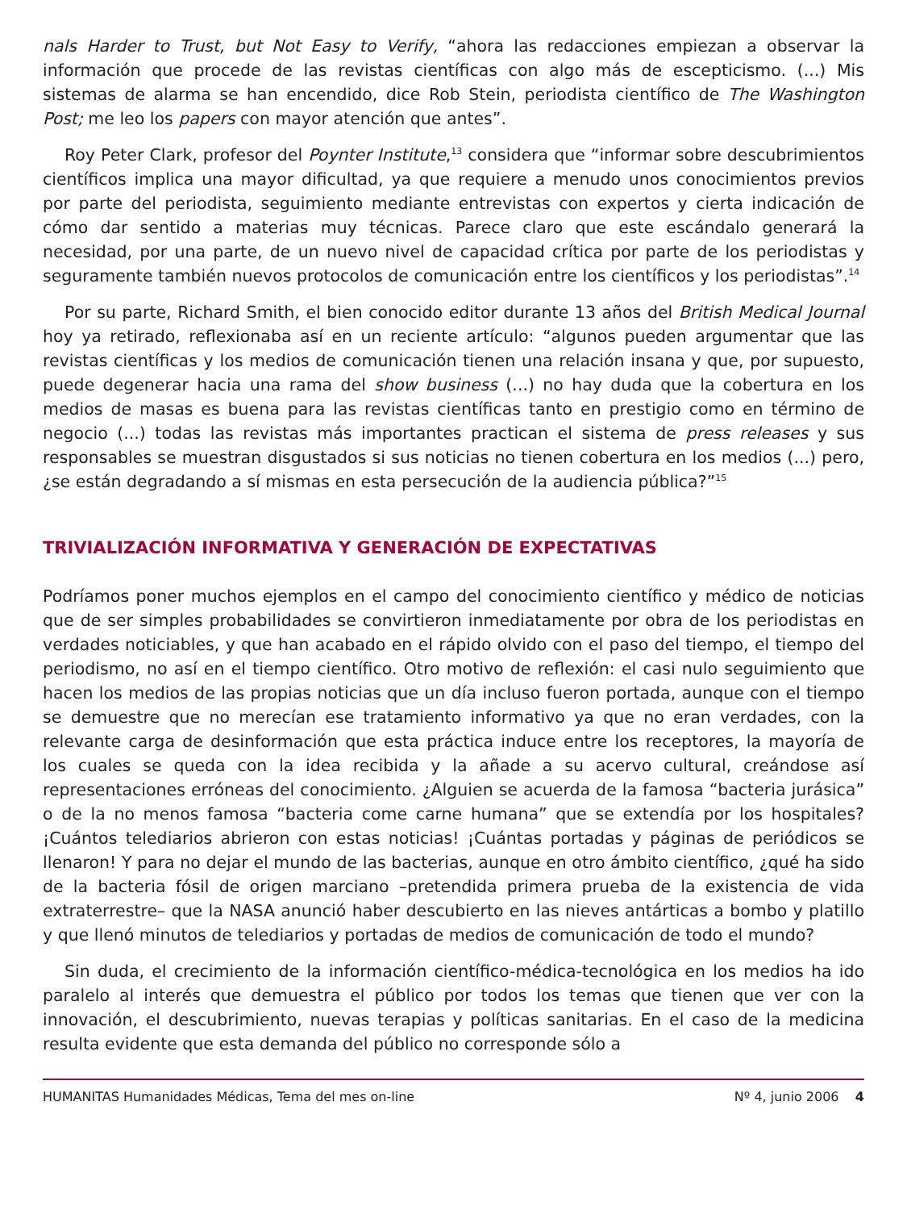nals Harder to Trust, but Not Easy to Verify, “ahora las redacciones empiezan a observar la información que procede de las revistas científicas con algo más de escepticismo. (...) Mis sistemas de alarma se han encendido, dice Rob Stein, periodista científico de The Washington Post; me leo los papers con mayor atención que antes”.
Roy Peter Clark, profesor del Poynter Institute,<sup>13</sup> considera que “informar sobre descubrimientos científicos implica una mayor dificultad, ya que requiere a menudo unos conocimientos previos por parte del periodista, seguimiento mediante entrevistas con expertos y cierta indicación de cómo dar sentido a materias muy técnicas. Parece claro que este escándalo generará la necesidad, por una parte, de un nuevo nivel de capacidad crítica por parte de los periodistas y seguramente también nuevos protocolos de comunicación entre los científicos y los periodistas”.<sup>14</sup>
Por su parte, Richard Smith, el bien conocido editor durante 13 años del British Medical Journal hoy ya retirado, reflexionaba así en un reciente artículo: “algunos pueden argumentar que las revistas científicas y los medios de comunicación tienen una relación insana y que, por supuesto, puede degenerar hacia una rama del show business (...) no hay duda que la cobertura en los medios de masas es buena para las revistas científicas tanto en prestigio como en término de negocio (...) todas las revistas más importantes practican el sistema de press releases y sus responsables se muestran disgustados si sus noticias no tienen cobertura en los medios (...) pero, ¿se están degradando a sí mismas en esta persecución de la audiencia pública?”<sup>15</sup>
TRIVIALIZACIÓN INFORMATIVA Y GENERACIÓN DE EXPECTATIVAS
Podríamos poner muchos ejemplos en el campo del conocimiento científico y médico de noticias que de ser simples probabilidades se convirtieron inmediatamente por obra de los periodistas en verdades noticiables, y que han acabado en el rápido olvido con el paso del tiempo, el tiempo del periodismo, no así en el tiempo científico. Otro motivo de reflexión: el casi nulo seguimiento que hacen los medios de las propias noticias que un día incluso fueron portada, aunque con el tiempo se demuestre que no merecían ese tratamiento informativo ya que no eran verdades, con la relevante carga de desinformación que esta práctica induce entre los receptores, la mayoría de los cuales se queda con la idea recibida y la añade a su acervo cultural, creándose así representaciones erróneas del conocimiento. ¿Alguien se acuerda de la famosa “bacteria jurásica” o de la no menos famosa “bacteria come carne humana” que se extendía por los hospitales? ¡Cuántos telediarios abrieron con estas noticias! ¡Cuántas portadas y páginas de periódicos se llenaron! Y para no dejar el mundo de las bacterias, aunque en otro ámbito científico, ¿qué ha sido de la bacteria fósil de origen marciano –pretendida primera prueba de la existencia de vida extraterrestre– que la NASA anunció haber descubierto en las nieves antárticas a bombo y platillo y que llenó minutos de telediarios y portadas de medios de comunicación de todo el mundo?
Sin duda, el crecimiento de la información científico-médica-tecnológica en los medios ha ido paralelo al interés que demuestra el público por todos los temas que tienen que ver con la innovación, el descubrimiento, nuevas terapias y políticas sanitarias. En el caso de la medicina resulta evidente que esta demanda del público no corresponde sólo a
HUMANITAS Humanidades Médicas, Tema del mes on-line Nº 4, junio 2006 4